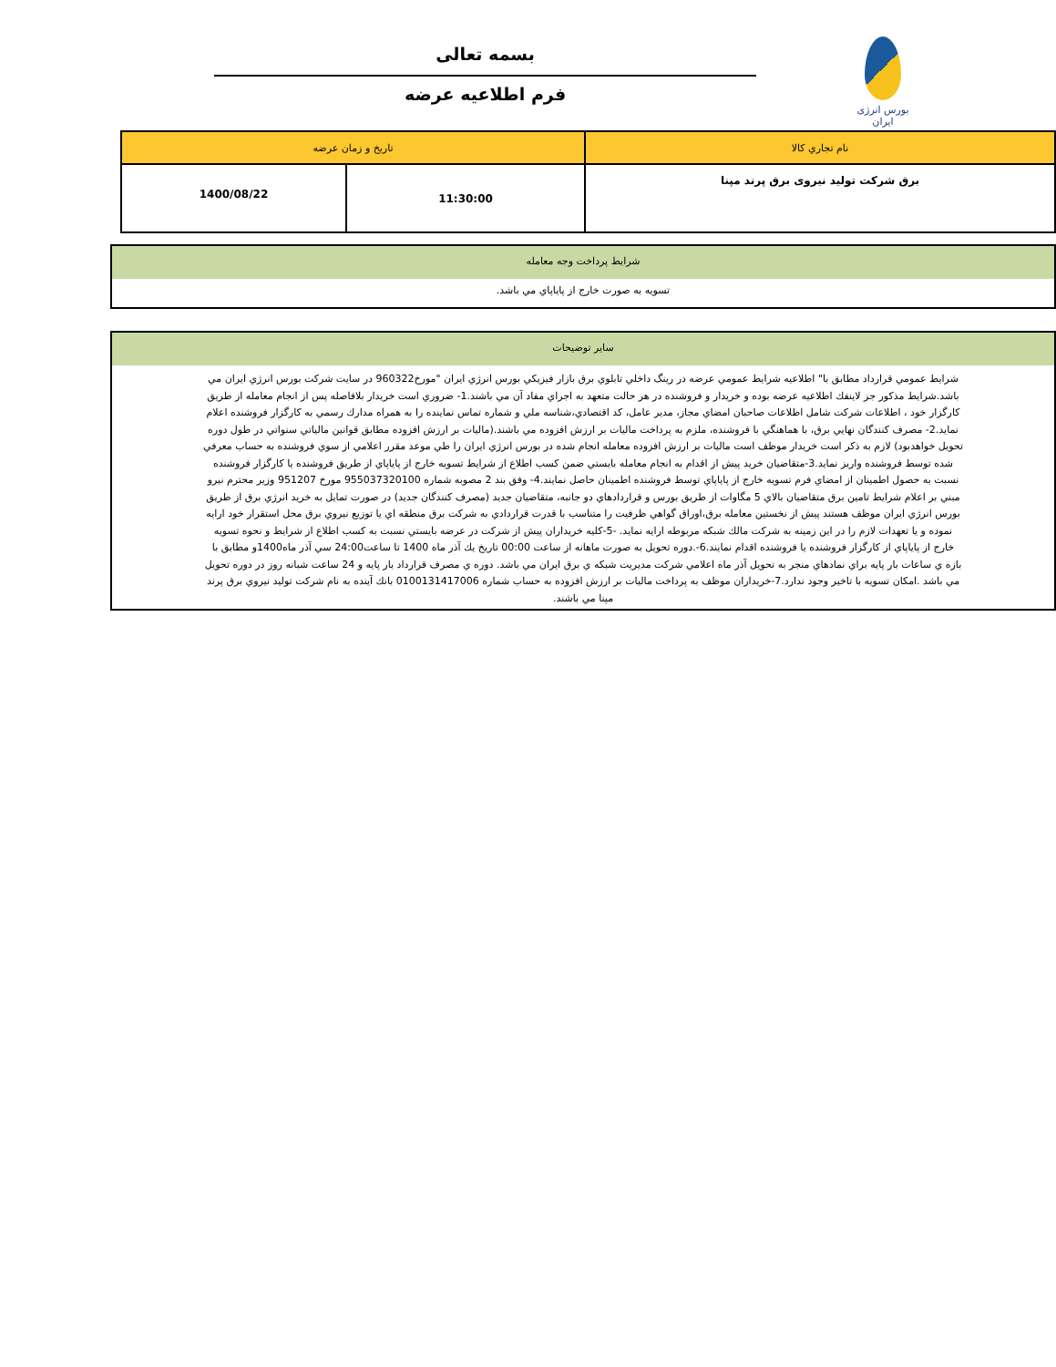بورس انرژی ایران
بسمه تعالی
فرم اطلاعیه عرضه
| نام تجاري كالا | تاريخ و زمان عرضه | |
| --- | --- | --- |
| برق شرکت تولید نیروی برق پرند مپنا | 11:30:00 | 1400/08/22 |
شرايط پرداخت وجه معامله
تسويه به صورت خارج از پاياپاي مي باشد.
ساير توضيحات
شرايط عمومي قرارداد مطابق با" اطلاعيه شرايط عمومي عرضه در رينگ داخلي تابلوي برق بازار فيزيكي بورس انرژي ايران "مورخ960322 در سايت شركت بورس انرژي ايران مي باشد.شرايط مذكور جز لاينفك اطلاعيه عرضه بوده و خريدار و فروشنده در هر حالت متعهد به اجراي مفاد آن مي باشند.1- ضروري است خريدار بلافاصله پس از انجام معامله از طريق كارگزار خود ، اطلاعات شركت شامل اطلاعات صاحبان امضاي مجاز، مدير عامل، كد اقتصادي،شناسه ملي و شماره تماس نماينده را به همراه مدارك رسمي به كارگزار فروشنده اعلام نمايد.2- مصرف كنندگان نهايي برق، با هماهنگي با فروشنده، ملزم به پرداخت ماليات بر ارزش افزوده مي باشند.(ماليات بر ارزش افزوده مطابق قوانين مالياتي سنواتي در طول دوره تحويل خواهدبود) لازم به ذكر است خريدار موظف است ماليات بر ارزش افزوده معامله انجام شده در بورس انرژي ايران را طي موعد مقرر اعلامي از سوي فروشنده به حساب معرفي شده توسط فروشنده واريز نمايد.3-متقاضيان خريد پيش از اقدام به انجام معامله بايستي ضمن كسب اطلاع از شرايط تسويه خارج از پاياپاي از طريق فروشنده يا كارگزار فروشنده نسبت به حصول اطمينان از امضاي فرم تسويه خارج از پاياپاي توسط فروشنده اطمينان حاصل نمايند.4- وفق بند 2 مصوبه شماره 955037320100 مورخ 951207 وزير محترم نيرو مبني بر اعلام شرايط تامين برق متقاضيان بالاي 5 مگاوات از طريق بورس و قراردادهاي دو جانبه، متقاضيان جديد (مصرف كنندگان جديد) در صورت تمايل به خريد انرژي برق از طريق بورس انرژي ايران موظف هستند پيش از نخستين معامله برق،اوراق گواهي ظرفيت را متناسب با قدرت قراردادي به شركت برق منطقه اي يا توزيع نيروي برق محل استقرار خود ارايه نموده و يا تعهدات لازم را در اين زمينه به شركت مالك شبكه مربوطه ارايه نمايد. -5-كليه خريداران پيش از شركت در عرضه بايستي نسبت به كسب اطلاع از شرايط و نحوه تسويه خارج از پاياپاي از كارگزار فروشنده يا فروشنده اقدام نمايند.6-.دوره تحويل به صورت ماهانه از ساعت 00:00 تاريخ يك آذر ماه 1400 تا ساعت24:00 سي آذر ماه1400و مطابق با بازه ي ساعات بار پايه براي نمادهاي منجر به تحويل آذر ماه اعلامي شركت مديريت شبكه ي برق ايران مي باشد. دوره ي مصرف قرارداد بار پايه و 24 ساعت شبانه روز در دوره تحويل مي باشد .امكان تسويه با تاخير وجود ندارد.7-خريداران موظف به پرداخت ماليات بر ارزش افزوده به حساب شماره 0100131417006 بانك آينده به نام شركت توليد نيروي برق پرند مپنا مي باشند.